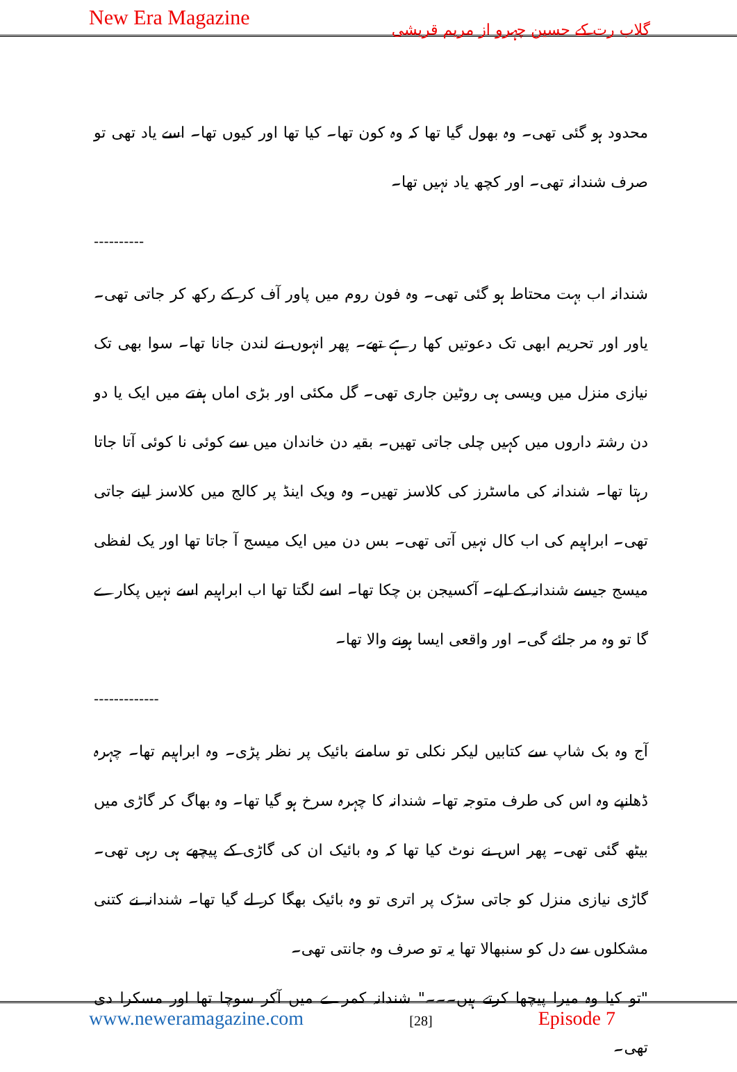New Era Magazine گلاب رت کے حسین چہرو از مریم قریشی
محدود ہو گئی تھی۔ وہ بھول گیا تھا کہ وہ کون تھا۔ کیا تھا اور کیوں تھا۔ اسے یاد تھی تو صرف شندانہ تھی۔ اور کچھ یاد نہیں تھا۔
----------
شندانہ اب بہت محتاط ہو گئی تھی۔ وہ فون روم میں پاور آف کر کے رکھ کر جاتی تھی۔ یاور اور تحریم ابھی تک دعوتیں کھا رہے تھے۔ پھر انہوں نے لندن جانا تھا۔ سوا بھی تک نیازی منزل میں ویسی ہی روٹین جاری تھی۔ گل مکئی اور بڑی اماں ہفتے میں ایک یا دو دن رشتہ داروں میں کہیں چلی جاتی تھیں۔ بقیہ دن خاندان میں سے کوئی نا کوئی آتا جاتا رہتا تھا۔ شندانہ کی ماسٹرز کی کلاسز تھیں۔ وہ ویک اینڈ پر کالج میں کلاسز لینے جاتی تھی۔ ابراہیم کی اب کال نہیں آتی تھی۔ بس دن میں ایک میسج آ جاتا تھا اور یک لفظی میسج جیسے شندانہ کے لیے۔ آکسیجن بن چکا تھا۔ اسے لگتا تھا اب ابراہیم اسے نہیں پکارے گا تو وہ مر جائے گی۔ اور واقعی ایسا ہونے والا تھا۔
-------------
آج وہ بک شاپ سے کتابیں لیکر نکلی تو سامنے بائیک پر نظر پڑی۔ وہ ابراہیم تھا۔ چہرہ ڈھانپے وہ اس کی طرف متوجہ تھا۔ شندانہ کا چہرہ سرخ ہو گیا تھا۔ وہ بھاگ کر گاڑی میں بیٹھ گئی تھی۔ پھر اس نے نوٹ کیا تھا کہ وہ بائیک ان کی گاڑی کے پیچھے ہی رہی تھی۔ گاڑی نیازی منزل کو جاتی سڑک پر اتری تو وہ بائیک بھگا کر لے گیا تھا۔ شندانہ نے کتنی مشکلوں سے دل کو سنبھالا تھا یہ تو صرف وہ جانتی تھی۔
"تو کیا وہ میرا پیچھا کرتے ہیں۔۔۔" شندانہ کمرے میں آکر سوچا تھا اور مسکرا دی تھی۔
www.neweramagazine.com [28] Episode 7